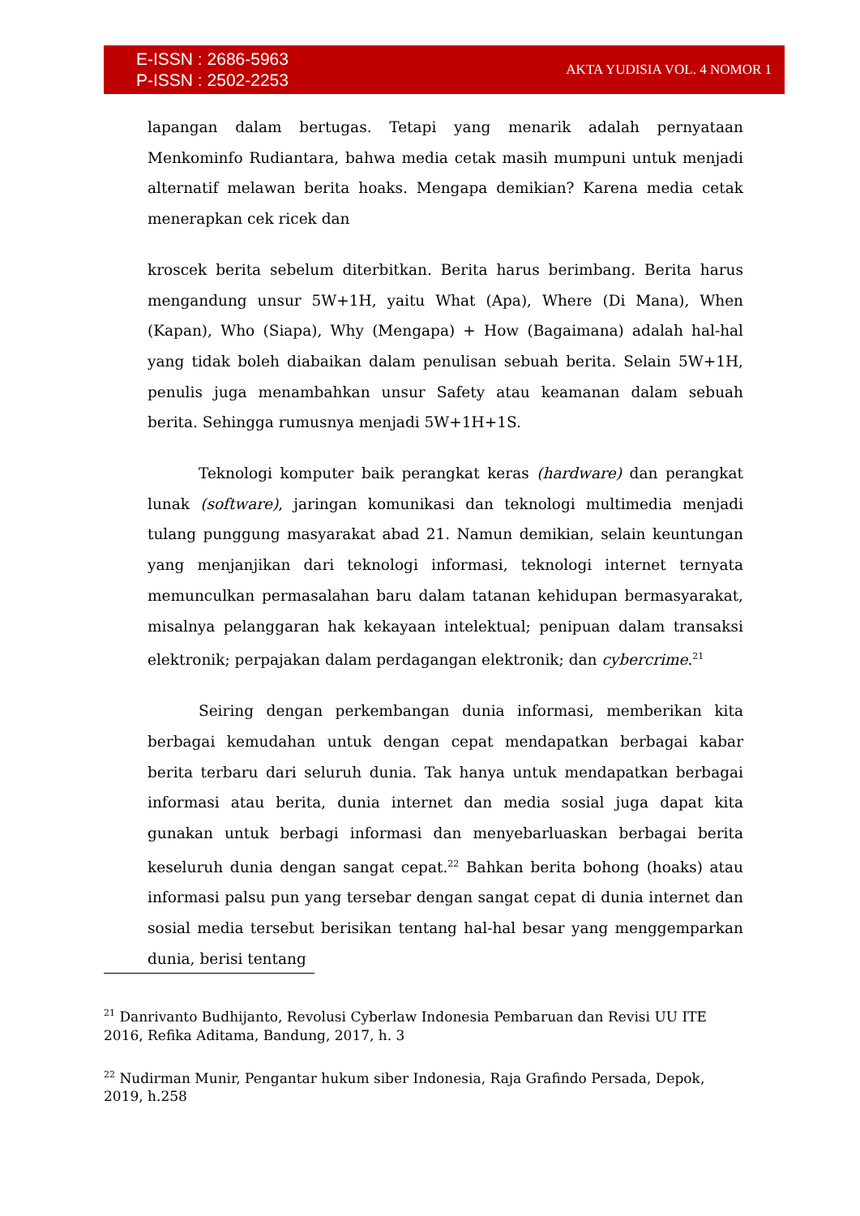E-ISSN : 2686-5963
P-ISSN : 2502-2253
AKTA YUDISIA VOL. 4 NOMOR 1
lapangan dalam bertugas. Tetapi yang menarik adalah pernyataan Menkominfo Rudiantara, bahwa media cetak masih mumpuni untuk menjadi alternatif melawan berita hoaks. Mengapa demikian? Karena media cetak menerapkan cek ricek dan
kroscek berita sebelum diterbitkan. Berita harus berimbang. Berita harus mengandung unsur 5W+1H, yaitu What (Apa), Where (Di Mana), When (Kapan), Who (Siapa), Why (Mengapa) + How (Bagaimana) adalah hal-hal yang tidak boleh diabaikan dalam penulisan sebuah berita. Selain 5W+1H, penulis juga menambahkan unsur Safety atau keamanan dalam sebuah berita. Sehingga rumusnya menjadi 5W+1H+1S.
Teknologi komputer baik perangkat keras (hardware) dan perangkat lunak (software), jaringan komunikasi dan teknologi multimedia menjadi tulang punggung masyarakat abad 21. Namun demikian, selain keuntungan yang menjanjikan dari teknologi informasi, teknologi internet ternyata memunculkan permasalahan baru dalam tatanan kehidupan bermasyarakat, misalnya pelanggaran hak kekayaan intelektual; penipuan dalam transaksi elektronik; perpajakan dalam perdagangan elektronik; dan cybercrime.<sup>21</sup>
Seiring dengan perkembangan dunia informasi, memberikan kita berbagai kemudahan untuk dengan cepat mendapatkan berbagai kabar berita terbaru dari seluruh dunia. Tak hanya untuk mendapatkan berbagai informasi atau berita, dunia internet dan media sosial juga dapat kita gunakan untuk berbagi informasi dan menyebarluaskan berbagai berita keseluruh dunia dengan sangat cepat.<sup>22</sup> Bahkan berita bohong (hoaks) atau informasi palsu pun yang tersebar dengan sangat cepat di dunia internet dan sosial media tersebut berisikan tentang hal-hal besar yang menggemparkan dunia, berisi tentang
<sup>21</sup> Danrivanto Budhijanto, Revolusi Cyberlaw Indonesia Pembaruan dan Revisi UU ITE 2016, Refika Aditama, Bandung, 2017, h. 3
<sup>22</sup> Nudirman Munir, Pengantar hukum siber Indonesia, Raja Grafindo Persada, Depok, 2019, h.258